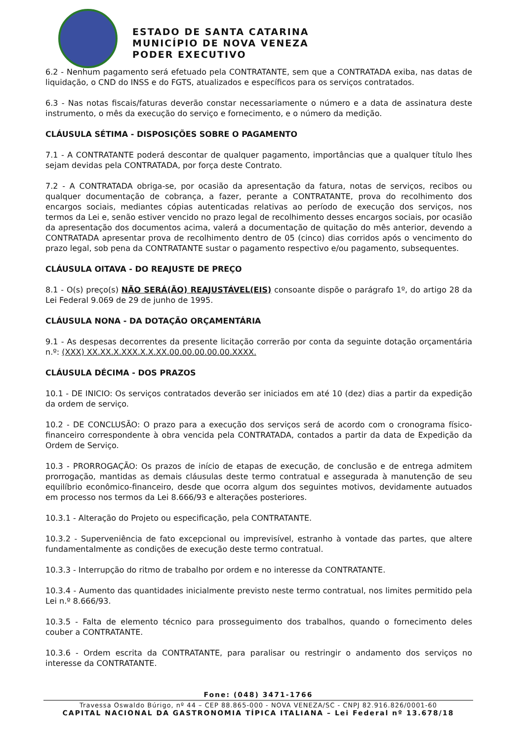ESTADO DE SANTA CATARINA
MUNICÍPIO DE NOVA VENEZA
PODER EXECUTIVO
6.2 - Nenhum pagamento será efetuado pela CONTRATANTE, sem que a CONTRATADA exiba, nas datas de liquidação, o CND do INSS e do FGTS, atualizados e específicos para os serviços contratados.
6.3 - Nas notas fiscais/faturas deverão constar necessariamente o número e a data de assinatura deste instrumento, o mês da execução do serviço e fornecimento, e o número da medição.
CLÁUSULA SÉTIMA - DISPOSIÇÕES SOBRE O PAGAMENTO
7.1 - A CONTRATANTE poderá descontar de qualquer pagamento, importâncias que a qualquer título lhes sejam devidas pela CONTRATADA, por força deste Contrato.
7.2 - A CONTRATADA obriga-se, por ocasião da apresentação da fatura, notas de serviços, recibos ou qualquer documentação de cobrança, a fazer, perante a CONTRATANTE, prova do recolhimento dos encargos sociais, mediantes cópias autenticadas relativas ao período de execução dos serviços, nos termos da Lei e, senão estiver vencido no prazo legal de recolhimento desses encargos sociais, por ocasião da apresentação dos documentos acima, valerá a documentação de quitação do mês anterior, devendo a CONTRATADA apresentar prova de recolhimento dentro de 05 (cinco) dias corridos após o vencimento do prazo legal, sob pena da CONTRATANTE sustar o pagamento respectivo e/ou pagamento, subsequentes.
CLÁUSULA OITAVA - DO REAJUSTE DE PREÇO
8.1 - O(s) preço(s) NÃO SERÁ(ÃO) REAJUSTÁVEL(EIS) consoante dispõe o parágrafo 1º, do artigo 28 da Lei Federal 9.069 de 29 de junho de 1995.
CLÁUSULA NONA - DA DOTAÇÃO ORÇAMENTÁRIA
9.1 - As despesas decorrentes da presente licitação correrão por conta da seguinte dotação orçamentária n.º: (XXX) XX.XX.X.XXX.X.X.XX.00.00.00.00.00.XXXX.
CLÁUSULA DÉCIMA - DOS PRAZOS
10.1 - DE INICIO: Os serviços contratados deverão ser iniciados em até 10 (dez) dias a partir da expedição da ordem de serviço.
10.2 - DE CONCLUSÃO: O prazo para a execução dos serviços será de acordo com o cronograma físico-financeiro correspondente à obra vencida pela CONTRATADA, contados a partir da data de Expedição da Ordem de Serviço.
10.3 - PRORROGAÇÃO: Os prazos de início de etapas de execução, de conclusão e de entrega admitem prorrogação, mantidas as demais cláusulas deste termo contratual e assegurada à manutenção de seu equilíbrio econômico-financeiro, desde que ocorra algum dos seguintes motivos, devidamente autuados em processo nos termos da Lei 8.666/93 e alterações posteriores.
10.3.1 - Alteração do Projeto ou especificação, pela CONTRATANTE.
10.3.2 - Superveniência de fato excepcional ou imprevisível, estranho à vontade das partes, que altere fundamentalmente as condições de execução deste termo contratual.
10.3.3 - Interrupção do ritmo de trabalho por ordem e no interesse da CONTRATANTE.
10.3.4 - Aumento das quantidades inicialmente previsto neste termo contratual, nos limites permitido pela Lei n.º 8.666/93.
10.3.5 - Falta de elemento técnico para prosseguimento dos trabalhos, quando o fornecimento deles couber a CONTRATANTE.
10.3.6 - Ordem escrita da CONTRATANTE, para paralisar ou restringir o andamento dos serviços no interesse da CONTRATANTE.
Fone: (048) 3471-1766
Travessa Oswaldo Búrigo, nº 44 – CEP 88.865-000 - NOVA VENEZA/SC - CNPJ 82.916.826/0001-60
CAPITAL NACIONAL DA GASTRONOMIA TÍPICA ITALIANA – Lei Federal nº 13.678/18